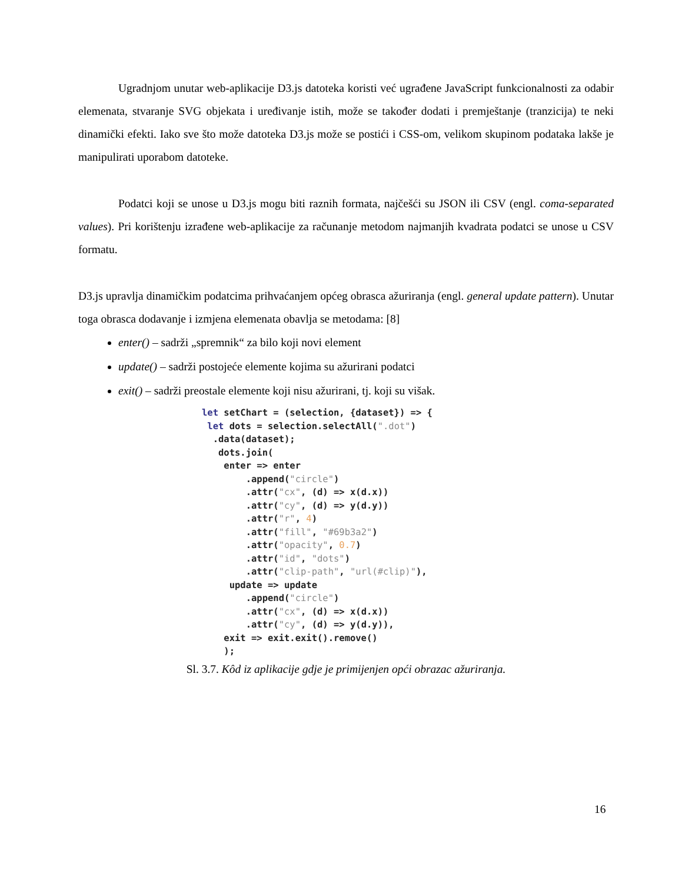Ugradnjom unutar web-aplikacije D3.js datoteka koristi već ugrađene JavaScript funkcionalnosti za odabir elemenata, stvaranje SVG objekata i uređivanje istih, može se također dodati i premještanje (tranzicija) te neki dinamički efekti. Iako sve što može datoteka D3.js može se postići i CSS-om, velikom skupinom podataka lakše je manipulirati uporabom datoteke.
Podatci koji se unose u D3.js mogu biti raznih formata, najčešći su JSON ili CSV (engl. coma-separated values). Pri korištenju izrađene web-aplikacije za računanje metodom najmanjih kvadrata podatci se unose u CSV formatu.
D3.js upravlja dinamičkim podatcima prihvaćanjem općeg obrasca ažuriranja (engl. general update pattern). Unutar toga obrasca dodavanje i izmjena elemenata obavlja se metodama: [8]
enter() – sadrži „spremnik“ za bilo koji novi element
update() – sadrži postojeće elemente kojima su ažurirani podatci
exit() – sadrži preostale elemente koji nisu ažurirani, tj. koji su višak.
let setChart = (selection, {dataset}) => {
 let dots = selection.selectAll(".dot")
  .data(dataset);
   dots.join(
    enter => enter
        .append("circle")
        .attr("cx", (d) => x(d.x))
        .attr("cy", (d) => y(d.y))
        .attr("r", 4)
        .attr("fill", "#69b3a2")
        .attr("opacity", 0.7)
        .attr("id", "dots")
        .attr("clip-path", "url(#clip)"),
     update => update
        .append("circle")
        .attr("cx", (d) => x(d.x))
        .attr("cy", (d) => y(d.y)),
    exit => exit.exit().remove()
    );
Sl. 3.7. Kôd iz aplikacije gdje je primijenjen opći obrazac ažuriranja.
16